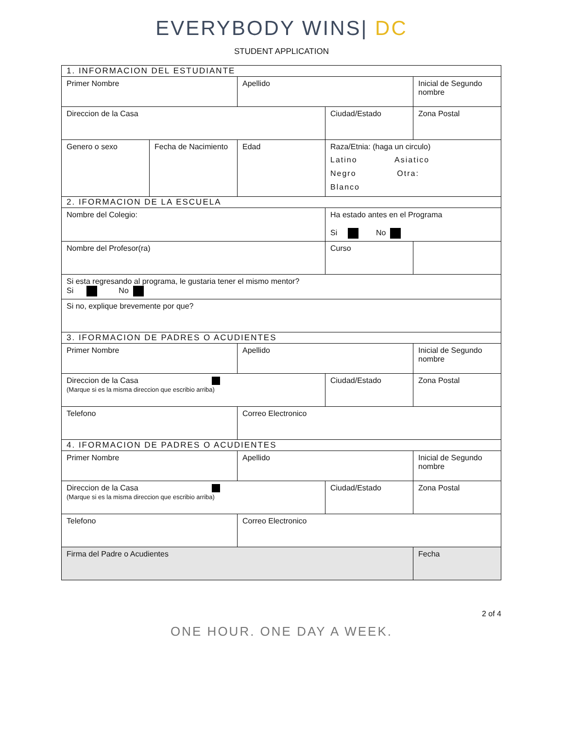EVERYBODY WINS| DC
STUDENT APPLICATION
| 1. INFORMACION DEL ESTUDIANTE | | | | |
| Primer Nombre | | Apellido | | Inicial de Segundo nombre |
| Direccion de la Casa | | | Ciudad/Estado | Zona Postal |
| Genero o sexo | Fecha de Nacimiento | Edad | Raza/Etnia: (haga un circulo) Latino Asiatico Negro Otra: Blanco | |
| 2. IFORMACION DE LA ESCUELA | | | | |
| Nombre del Colegio: | | | Ha estado antes en el Programa Si No | |
| Nombre del Profesor(ra) | | | Curso | |
| Si esta regresando al programa, le gustaria tener el mismo mentor? Si No | | | | |
| Si no, explique brevemente por que? | | | | |
| 3. IFORMACION DE PADRES O ACUDIENTES | | | | |
| Primer Nombre | | Apellido | | Inicial de Segundo nombre |
| Direccion de la Casa (Marque si es la misma direccion que escribio arriba) | | | Ciudad/Estado | Zona Postal |
| Telefono | | Correo Electronico | | |
| 4. IFORMACION DE PADRES O ACUDIENTES | | | | |
| Primer Nombre | | Apellido | | Inicial de Segundo nombre |
| Direccion de la Casa (Marque si es la misma direccion que escribio arriba) | | | Ciudad/Estado | Zona Postal |
| Telefono | | Correo Electronico | | |
| Firma del Padre o Acudientes | | | | Fecha |
2 of 4
ONE HOUR. ONE DAY A WEEK.